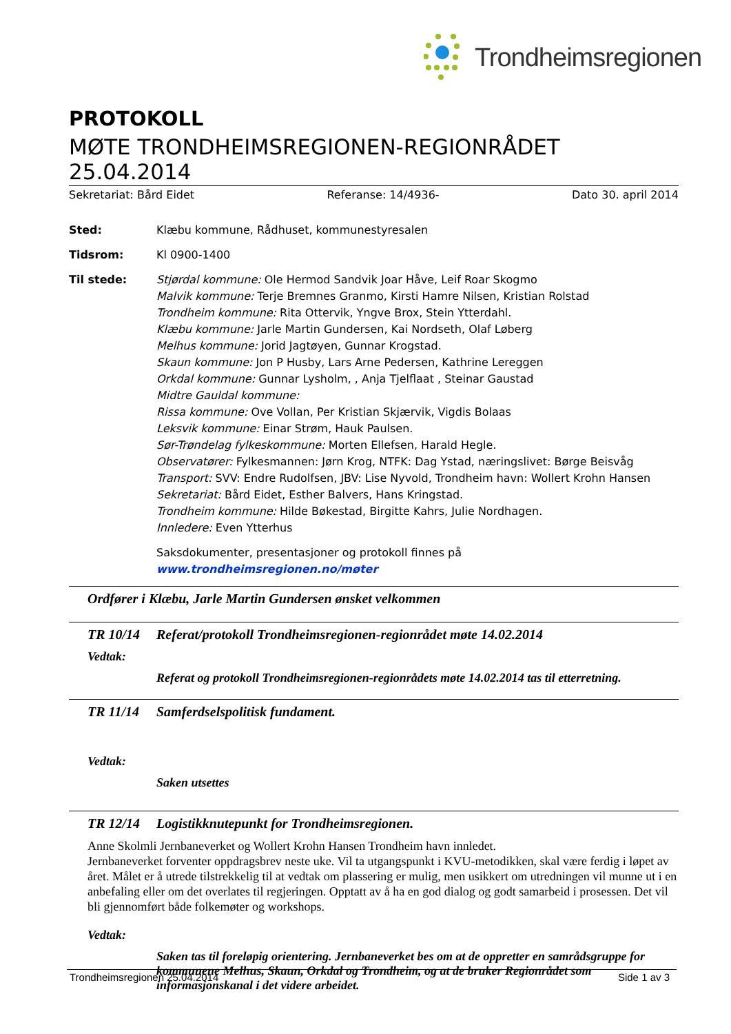Trondheimsregionen
PROTOKOLL
MØTE TRONDHEIMSREGIONEN-REGIONRÅDET 25.04.2014
Sekretariat: Bård Eidet Referanse: 14/4936- Dato 30. april 2014
| Sted: | Klæbu kommune, Rådhuset, kommunestyresalen |
| Tidsrom: | Kl 0900-1400 |
| Til stede: | Stjørdal kommune: Ole Hermod Sandvik Joar Håve, Leif Roar Skogmo Malvik kommune: Terje Bremnes Granmo, Kirsti Hamre Nilsen, Kristian Rolstad Trondheim kommune: Rita Ottervik, Yngve Brox, Stein Ytterdahl. Klæbu kommune: Jarle Martin Gundersen, Kai Nordseth, Olaf Løberg Melhus kommune: Jorid Jagtøyen, Gunnar Krogstad. Skaun kommune: Jon P Husby, Lars Arne Pedersen, Kathrine Lereggen Orkdal kommune: Gunnar Lysholm, , Anja Tjelflaat , Steinar Gaustad Midtre Gauldal kommune: Rissa kommune: Ove Vollan, Per Kristian Skjærvik, Vigdis Bolaas Leksvik kommune: Einar Strøm, Hauk Paulsen. Sør-Trøndelag fylkeskommune: Morten Ellefsen, Harald Hegle. Observatører: Fylkesmannen: Jørn Krog, NTFK: Dag Ystad, næringslivet: Børge Beisvåg Transport: SVV: Endre Rudolfsen, JBV: Lise Nyvold, Trondheim havn: Wollert Krohn Hansen Sekretariat: Bård Eidet, Esther Balvers, Hans Kringstad. Trondheim kommune: Hilde Bøkestad, Birgitte Kahrs, Julie Nordhagen. Innledere: Even Ytterhus |
| | Saksdokumenter, presentasjoner og protokoll finnes på www.trondheimsregionen.no/møter |
Ordfører i Klæbu, Jarle Martin Gundersen ønsket velkommen
TR 10/14 Referat/protokoll Trondheimsregionen-regionrådet møte 14.02.2014
Vedtak:
Referat og protokoll Trondheimsregionen-regionrådets møte 14.02.2014 tas til etterretning.
TR 11/14 Samferdselspolitisk fundament.
Vedtak:
Saken utsettes
TR 12/14 Logistikknutepunkt for Trondheimsregionen.
Anne Skolmli Jernbaneverket og Wollert Krohn Hansen Trondheim havn innledet.
Jernbaneverket forventer oppdragsbrev neste uke. Vil ta utgangspunkt i KVU-metodikken, skal være ferdig i løpet av året. Målet er å utrede tilstrekkelig til at vedtak om plassering er mulig, men usikkert om utredningen vil munne ut i en anbefaling eller om det overlates til regjeringen. Opptatt av å ha en god dialog og godt samarbeid i prosessen. Det vil bli gjennomført både folkemøter og workshops.
Vedtak:
Saken tas til foreløpig orientering. Jernbaneverket bes om at de oppretter en samrådsgruppe for kommunene Melhus, Skaun, Orkdal og Trondheim, og at de bruker Regionrådet som informasjonskanal i det videre arbeidet.
Trondheimsregionen 25.04.2014 Side 1 av 3